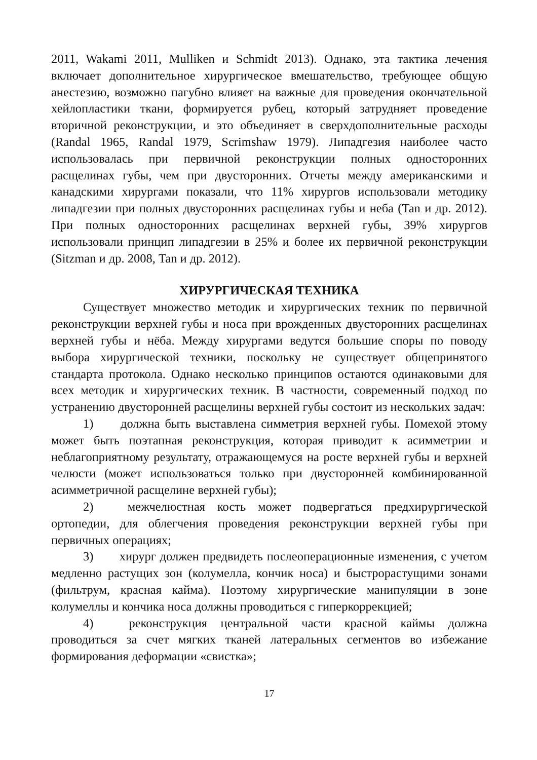2011, Wakami 2011, Mulliken и Schmidt 2013). Однако, эта тактика лечения включает дополнительное хирургическое вмешательство, требующее общую анестезию, возможно пагубно влияет на важные для проведения окончательной хейлопластики ткани, формируется рубец, который затрудняет проведение вторичной реконструкции, и это объединяет в сверхдополнительные расходы (Randal 1965, Randal 1979, Scrimshaw 1979). Липадгезия наиболее часто использовалась при первичной реконструкции полных односторонних расщелинах губы, чем при двусторонних. Отчеты между американскими и канадскими хирургами показали, что 11% хирургов использовали методику липадгезии при полных двусторонних расщелинах губы и неба (Tan и др. 2012). При полных односторонних расщелинах верхней губы, 39% хирургов использовали принцип липадгезии в 25% и более их первичной реконструкции (Sitzman и др. 2008, Tan и др. 2012).
ХИРУРГИЧЕСКАЯ ТЕХНИКА
Существует множество методик и хирургических техник по первичной реконструкции верхней губы и носа при врожденных двусторонних расщелинах верхней губы и нёба. Между хирургами ведутся большие споры по поводу выбора хирургической техники, поскольку не существует общепринятого стандарта протокола. Однако несколько принципов остаются одинаковыми для всех методик и хирургических техник. В частности, современный подход по устранению двусторонней расщелины верхней губы состоит из нескольких задач:
1) должна быть выставлена симметрия верхней губы. Помехой этому может быть поэтапная реконструкция, которая приводит к асимметрии и неблагоприятному результату, отражающемуся на росте верхней губы и верхней челюсти (может использоваться только при двусторонней комбинированной асимметричной расщелине верхней губы);
2) межчелюстная кость может подвергаться предхирургической ортопедии, для облегчения проведения реконструкции верхней губы при первичных операциях;
3) хирург должен предвидеть послеоперационные изменения, с учетом медленно растущих зон (колумелла, кончик носа) и быстрорастущими зонами (фильтрум, красная кайма). Поэтому хирургические манипуляции в зоне колумеллы и кончика носа должны проводиться с гиперкоррекцией;
4) реконструкция центральной части красной каймы должна проводиться за счет мягких тканей латеральных сегментов во избежание формирования деформации «свистка»;
17